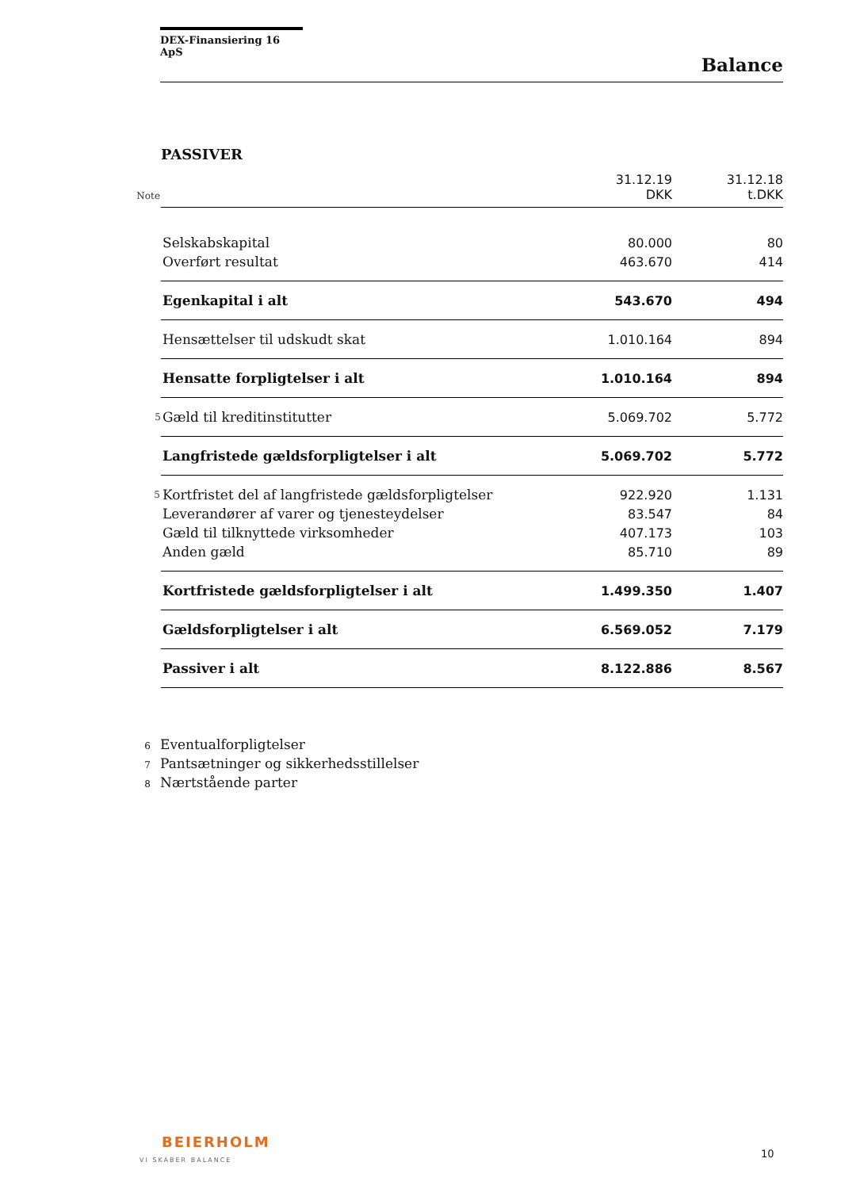DEX-Finansiering 16 ApS
Balance
PASSIVER
| Note | | 31.12.19 DKK | 31.12.18 t.DKK |
| | Selskabskapital | 80.000 | 80 |
| | Overført resultat | 463.670 | 414 |
| | Egenkapital i alt | 543.670 | 494 |
| | Hensættelser til udskudt skat | 1.010.164 | 894 |
| | Hensatte forpligtelser i alt | 1.010.164 | 894 |
| 5 | Gæld til kreditinstitutter | 5.069.702 | 5.772 |
| | Langfristede gældsforpligtelser i alt | 5.069.702 | 5.772 |
| 5 | Kortfristet del af langfristede gældsforpligtelser | 922.920 | 1.131 |
| | Leverandører af varer og tjenesteydelser | 83.547 | 84 |
| | Gæld til tilknyttede virksomheder | 407.173 | 103 |
| | Anden gæld | 85.710 | 89 |
| | Kortfristede gældsforpligtelser i alt | 1.499.350 | 1.407 |
| | Gældsforpligtelser i alt | 6.569.052 | 7.179 |
| | Passiver i alt | 8.122.886 | 8.567 |
6 Eventualforpligtelser
7 Pantsætninger og sikkerhedsstillelser
8 Nærtstående parter
BEIERHOLM
VI SKABER BALANCE
10